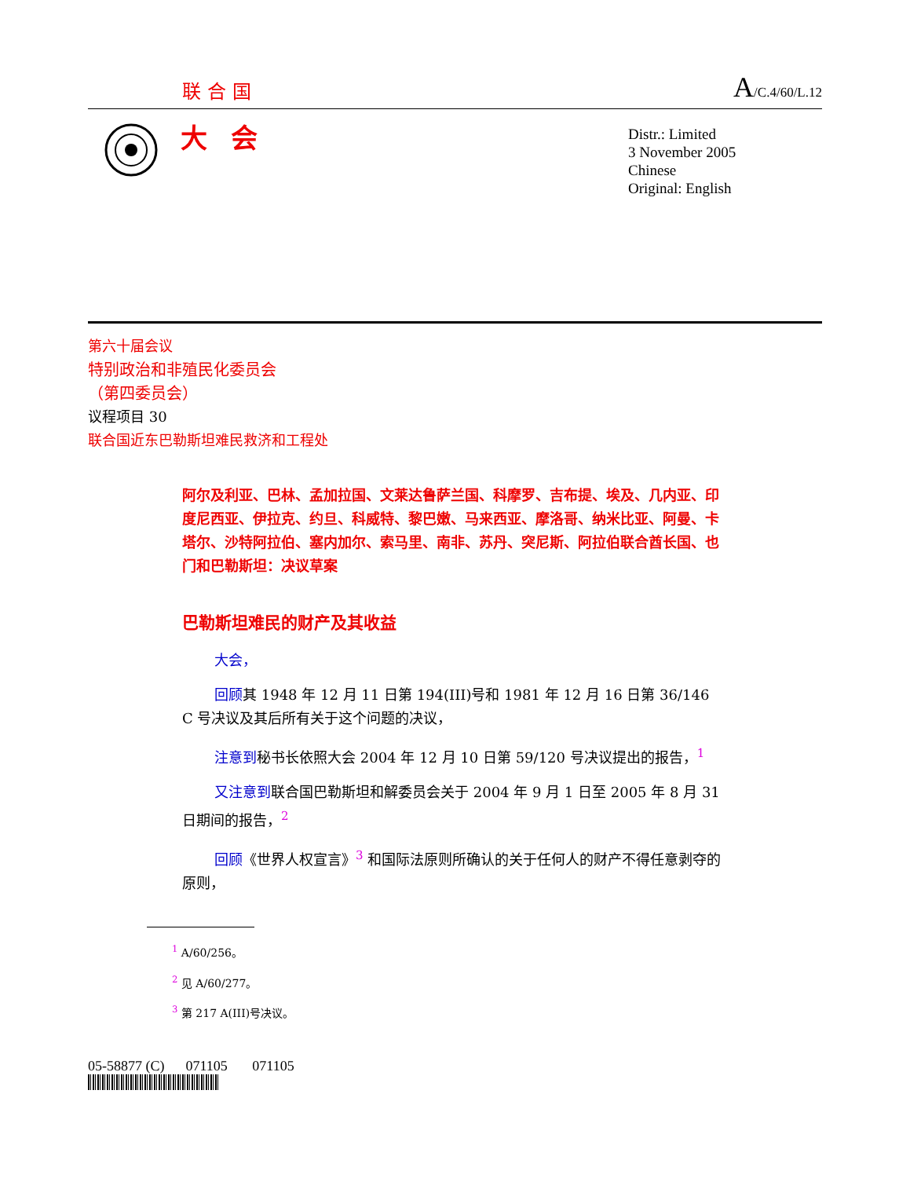联合国 A/C.4/60/L.12
大会
Distr.: Limited
3 November 2005
Chinese
Original: English
第六十届会议
特别政治和非殖民化委员会
（第四委员会）
议程项目 30
联合国近东巴勒斯坦难民救济和工程处
阿尔及利亚、巴林、孟加拉国、文莱达鲁萨兰国、科摩罗、吉布提、埃及、几内亚、印度尼西亚、伊拉克、约旦、科威特、黎巴嫩、马来西亚、摩洛哥、纳米比亚、阿曼、卡塔尔、沙特阿拉伯、塞内加尔、索马里、南非、苏丹、突尼斯、阿拉伯联合酋长国、也门和巴勒斯坦：决议草案
巴勒斯坦难民的财产及其收益
大会，
回顾其 1948 年 12 月 11 日第 194(III)号和 1981 年 12 月 16 日第 36/146 C 号决议及其后所有关于这个问题的决议，
注意到秘书长依照大会 2004 年 12 月 10 日第 59/120 号决议提出的报告，<sup>1</sup>
又注意到联合国巴勒斯坦和解委员会关于 2004 年 9 月 1 日至 2005 年 8 月 31 日期间的报告，<sup>2</sup>
回顾《世界人权宣言》<sup>3</sup> 和国际法原则所确认的关于任何人的财产不得任意剥夺的原则，
<sup>1</sup> A/60/256。
<sup>2</sup> 见 A/60/277。
<sup>3</sup> 第 217 A(III)号决议。
05-58877 (C) 071105 071105